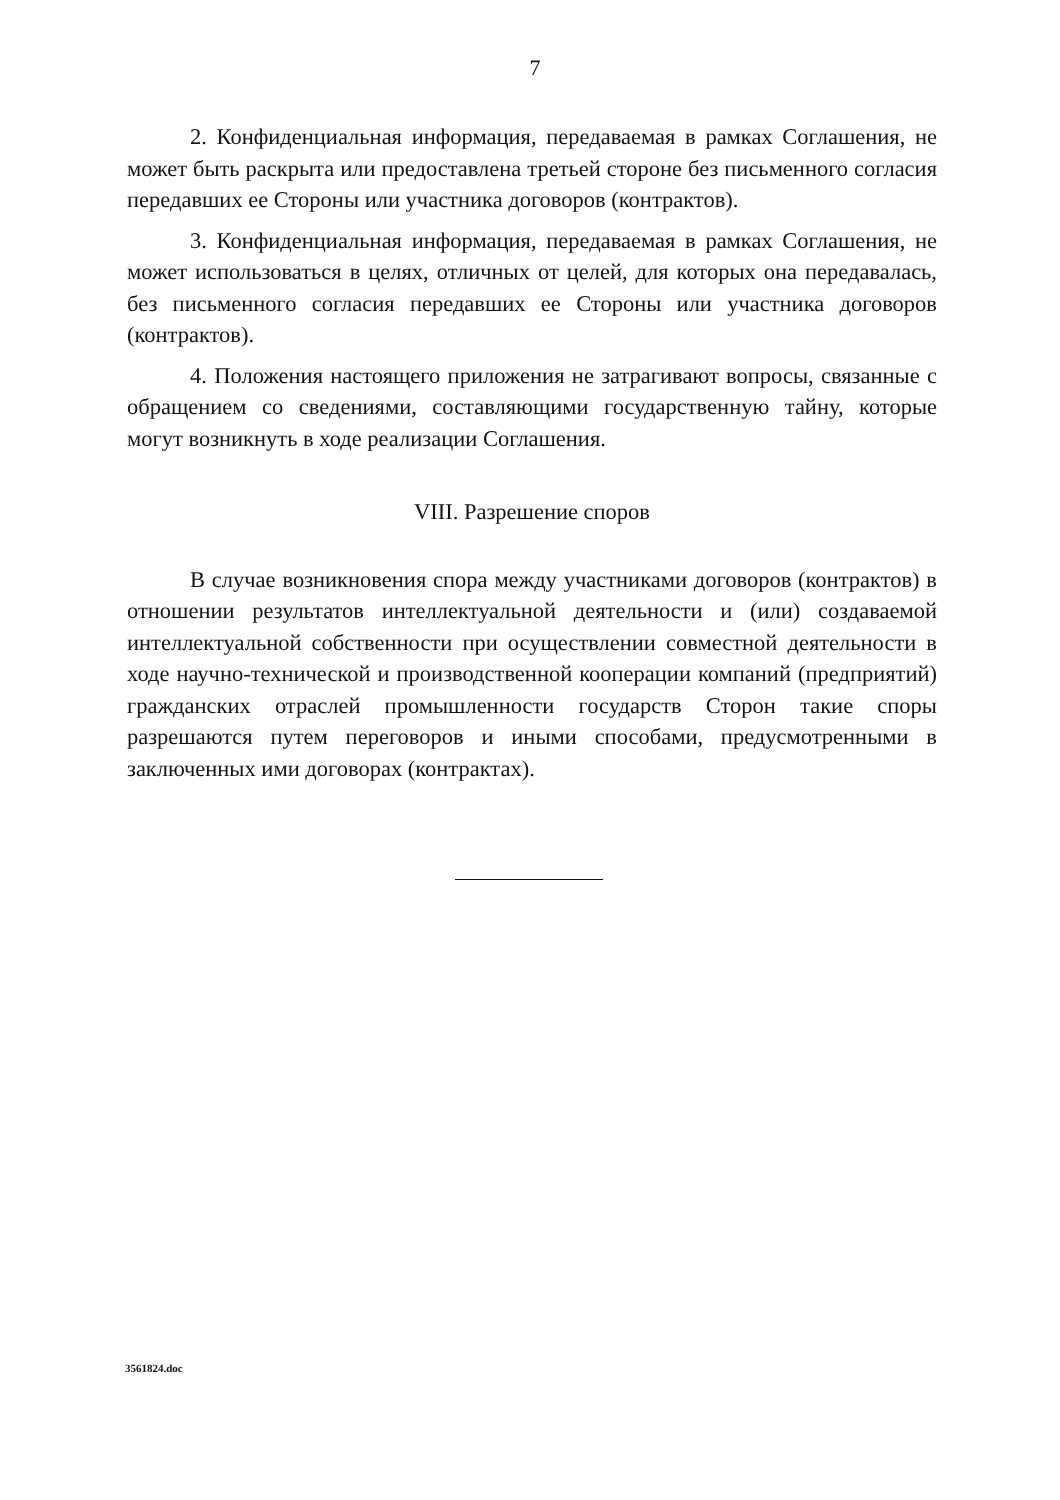7
2. Конфиденциальная информация, передаваемая в рамках Соглашения, не может быть раскрыта или предоставлена третьей стороне без письменного согласия передавших ее Стороны или участника договоров (контрактов).
3. Конфиденциальная информация, передаваемая в рамках Соглашения, не может использоваться в целях, отличных от целей, для которых она передавалась, без письменного согласия передавших ее Стороны или участника договоров (контрактов).
4. Положения настоящего приложения не затрагивают вопросы, связанные с обращением со сведениями, составляющими государственную тайну, которые могут возникнуть в ходе реализации Соглашения.
VIII. Разрешение споров
В случае возникновения спора между участниками договоров (контрактов) в отношении результатов интеллектуальной деятельности и (или) создаваемой интеллектуальной собственности при осуществлении совместной деятельности в ходе научно-технической и производственной кооперации компаний (предприятий) гражданских отраслей промышленности государств Сторон такие споры разрешаются путем переговоров и иными способами, предусмотренными в заключенных ими договорах (контрактах).
3561824.doc